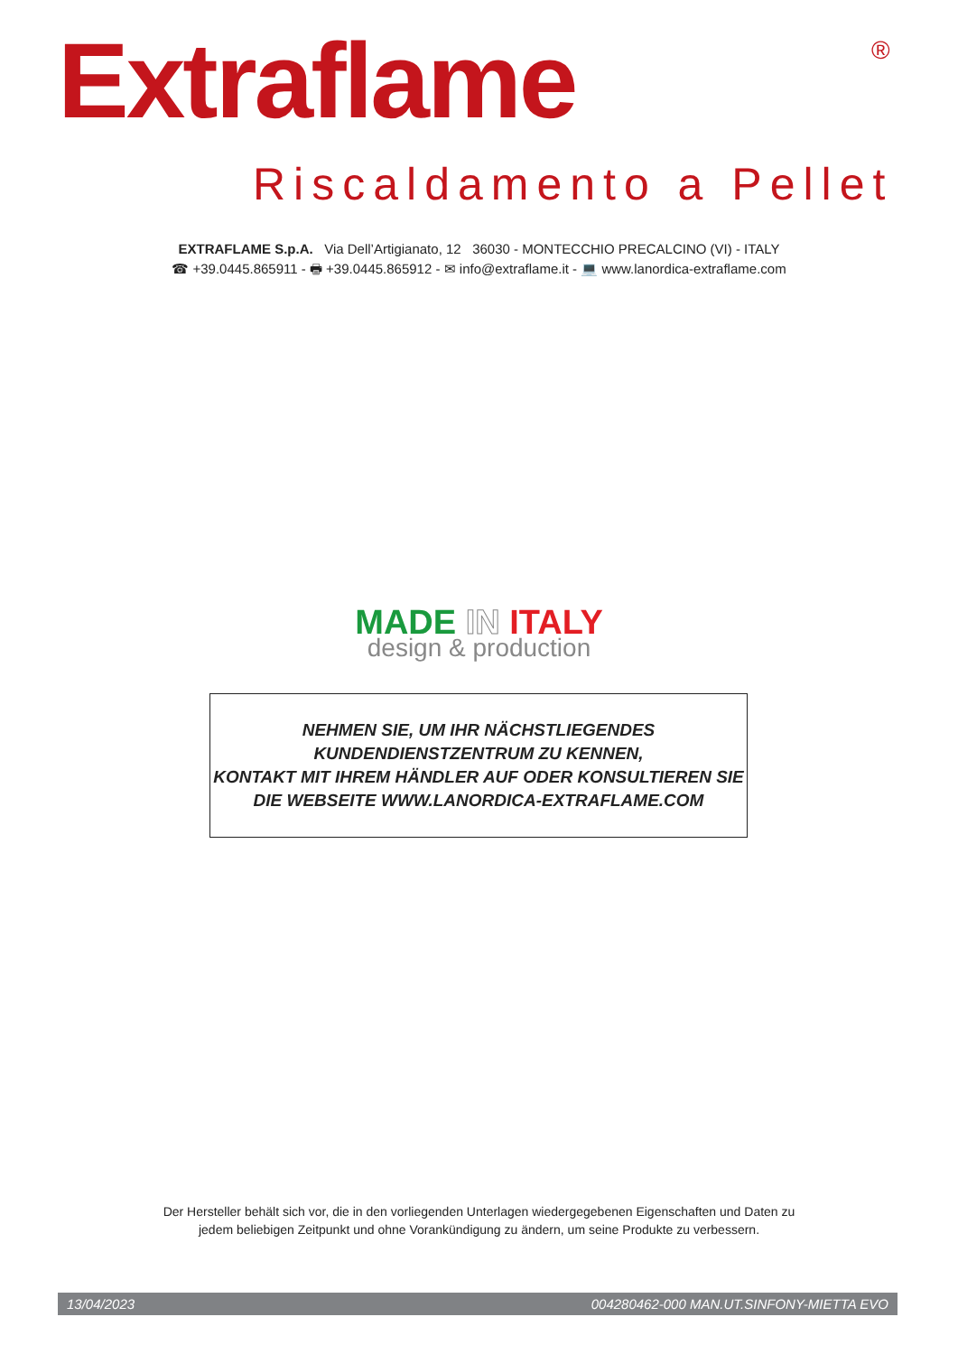Extraflame ®
Riscaldamento a Pellet
EXTRAFLAME S.p.A. Via Dell’Artigianato, 12 36030 - MONTECCHIO PRECALCINO (VI) - ITALY
☎ +39.0445.865911 - 🖶 +39.0445.865912 - ✉ info@extraflame.it - 💻 www.lanordica-extraflame.com
MADE IN ITALY
design & production
NEHMEN SIE, UM IHR NÄCHSTLIEGENDES
KUNDENDIENSTZENTRUM ZU KENNEN,
KONTAKT MIT IHREM HÄNDLER AUF ODER KONSULTIEREN SIE
DIE WEBSEITE WWW.LANORDICA-EXTRAFLAME.COM
Der Hersteller behält sich vor, die in den vorliegenden Unterlagen wiedergegebenen Eigenschaften und Daten zu
jedem beliebigen Zeitpunkt und ohne Vorankündigung zu ändern, um seine Produkte zu verbessern.
13/04/2023 004280462-000 MAN.UT.SINFONY-MIETTA EVO